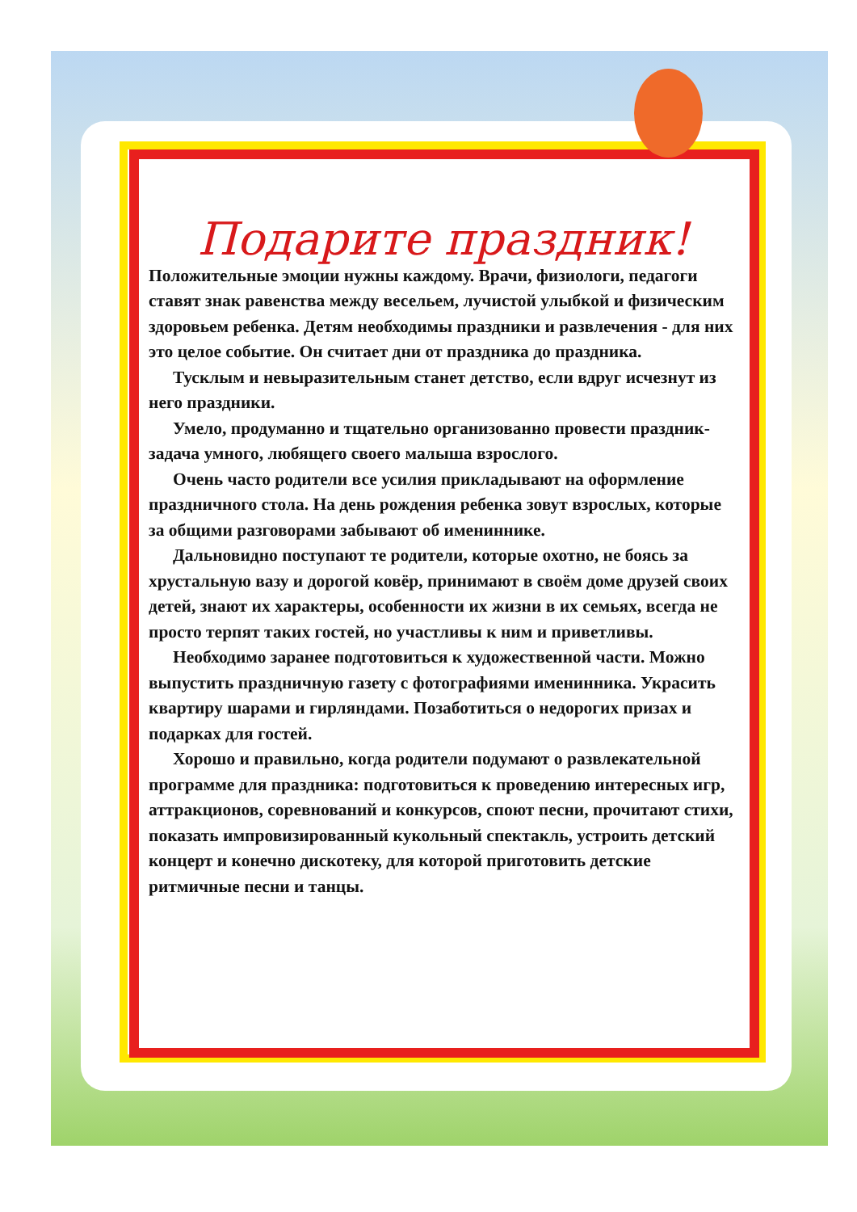Подарите праздник!
Положительные эмоции нужны каждому. Врачи, физиологи, педагоги ставят знак равенства между весельем, лучистой улыбкой и физическим здоровьем ребенка. Детям необходимы праздники и развлечения - для них это целое событие. Он считает дни от праздника до праздника.
Тусклым и невыразительным станет детство, если вдруг исчезнут из него праздники.
Умело, продуманно и тщательно организованно провести праздник- задача умного, любящего своего малыша взрослого.
Очень часто родители все усилия прикладывают на оформление праздничного стола. На день рождения ребенка зовут взрослых, которые за общими разговорами забывают об имениннике.
Дальновидно поступают те родители, которые охотно, не боясь за хрустальную вазу и дорогой ковёр, принимают в своём доме друзей своих детей, знают их характеры, особенности их жизни в их семьях, всегда не просто терпят таких гостей, но участливы к ним и приветливы.
Необходимо заранее подготовиться к художественной части. Можно выпустить праздничную газету с фотографиями именинника. Украсить квартиру шарами и гирляндами. Позаботиться о недорогих призах и подарках для гостей.
Хорошо и правильно, когда родители подумают о развлекательной программе для праздника: подготовиться к проведению интересных игр, аттракционов, соревнований и конкурсов, споют песни, прочитают стихи, показать импровизированный кукольный спектакль, устроить детский концерт и конечно дискотеку, для которой приготовить детские ритмичные песни и танцы.